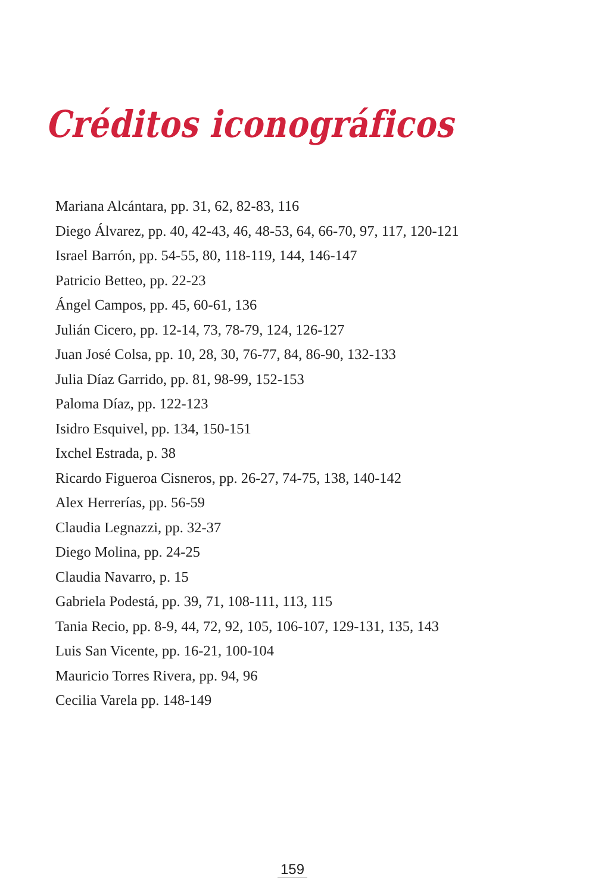Créditos iconográficos
Mariana Alcántara, pp. 31, 62, 82-83, 116
Diego Álvarez, pp. 40, 42-43, 46, 48-53, 64, 66-70, 97, 117, 120-121
Israel Barrón, pp. 54-55, 80, 118-119, 144, 146-147
Patricio Betteo, pp. 22-23
Ángel Campos, pp. 45, 60-61, 136
Julián Cicero, pp. 12-14, 73, 78-79, 124, 126-127
Juan José Colsa, pp. 10, 28, 30, 76-77, 84, 86-90, 132-133
Julia Díaz Garrido, pp. 81, 98-99, 152-153
Paloma Díaz, pp. 122-123
Isidro Esquivel, pp. 134, 150-151
Ixchel Estrada, p. 38
Ricardo Figueroa Cisneros, pp. 26-27, 74-75, 138, 140-142
Alex Herrerías, pp. 56-59
Claudia Legnazzi, pp. 32-37
Diego Molina, pp. 24-25
Claudia Navarro, p. 15
Gabriela Podestá, pp. 39, 71, 108-111, 113, 115
Tania Recio, pp. 8-9, 44, 72, 92, 105, 106-107, 129-131, 135, 143
Luis San Vicente, pp. 16-21, 100-104
Mauricio Torres Rivera, pp. 94, 96
Cecilia Varela pp. 148-149
159